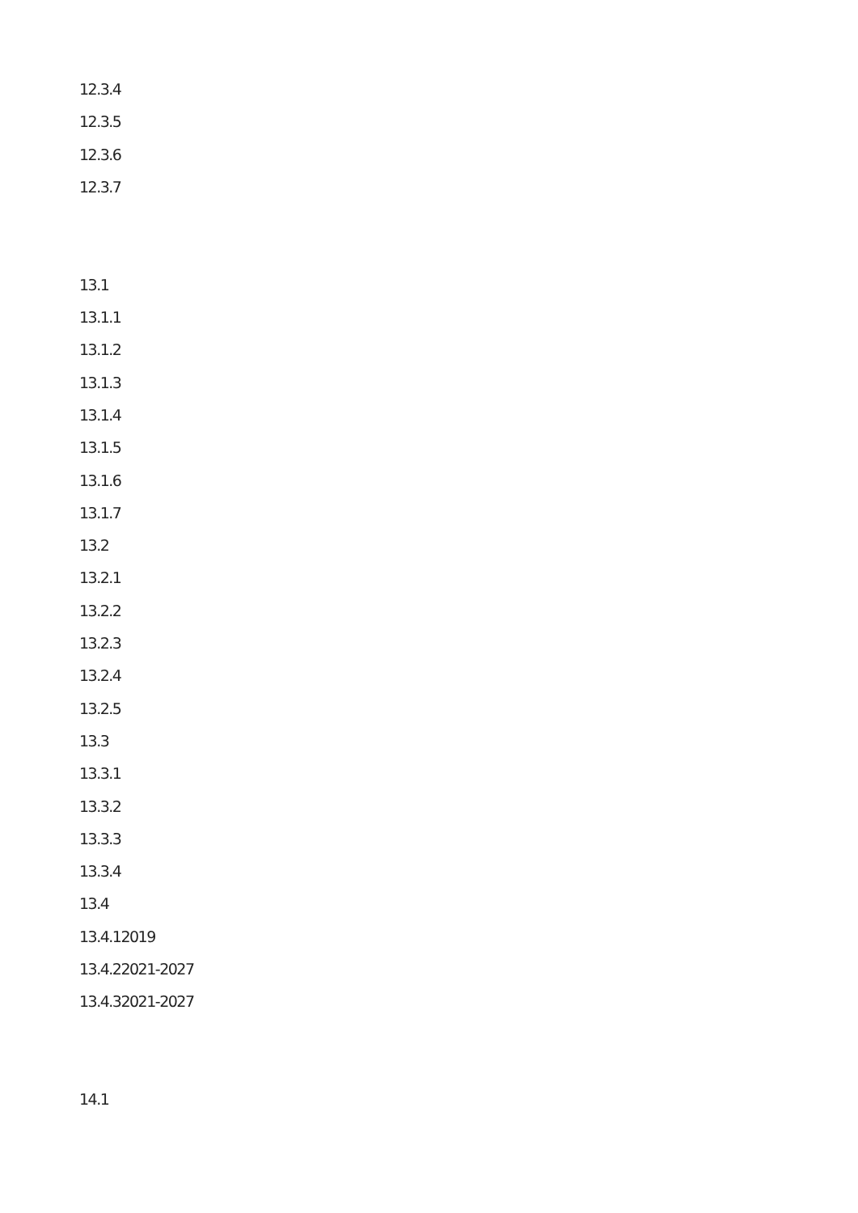12.3.4
12.3.5
12.3.6
12.3.7
13.1
13.1.1
13.1.2
13.1.3
13.1.4
13.1.5
13.1.6
13.1.7
13.2
13.2.1
13.2.2
13.2.3
13.2.4
13.2.5
13.3
13.3.1
13.3.2
13.3.3
13.3.4
13.4
13.4.12019
13.4.22021-2027
13.4.32021-2027
14.1